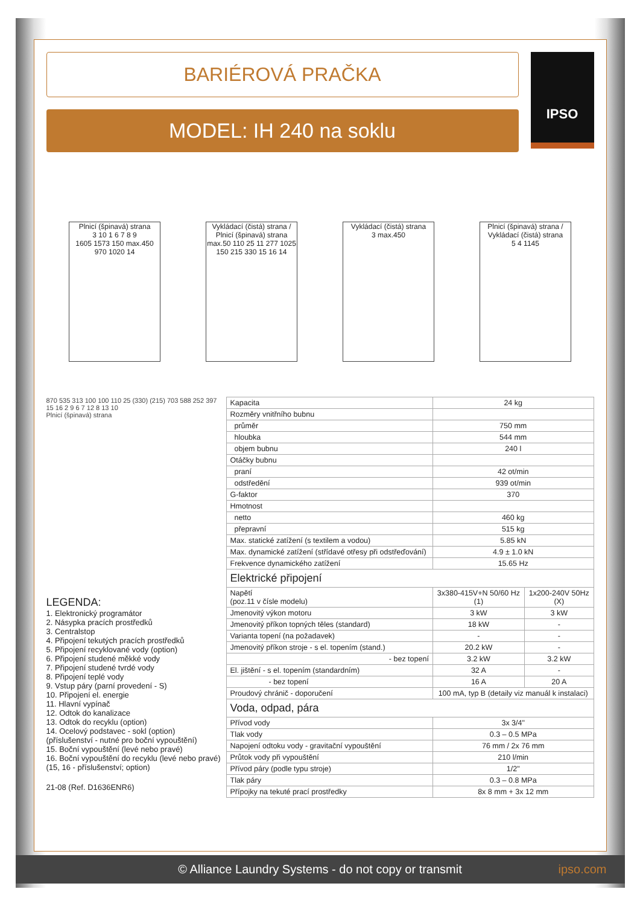BARIÉROVÁ PRAČKA
MODEL: IH 240 na soklu
IPSO
Plnicí (špinavá) strana
3 10 1 6 7 8 9
1605 1573 150 max.450 970 1020 14
Vykládací (čistá) strana / Plnicí (špinavá) strana
max.50 110 25 11 277 1025 150 215 330 15 16 14
Vykládací (čistá) strana
3 max.450
Plnicí (špinavá) strana / Vykládací (čistá) strana
5 4 1145
870 535 313 100 100 110 25 (330) (215) 703 588 252 397
15 16 2 9 6 7 12 8 13 10
Plnicí (špinavá) strana
LEGENDA:
1. Elektronický programátor
2. Násypka pracích prostředků
3. Centralstop
4. Připojení tekutých pracích prostředků
5. Připojení recyklované vody (option)
6. Připojení studené měkké vody
7. Připojení studené tvrdé vody
8. Připojení teplé vody
9. Vstup páry (parní provedení - S)
10. Připojení el. energie
11. Hlavní vypínač
12. Odtok do kanalizace
13. Odtok do recyklu (option)
14. Ocelový podstavec - sokl (option)
(příslušenství - nutné pro boční vypouštění)
15. Boční vypouštění (levé nebo pravé)
16. Boční vypouštění do recyklu (levé nebo pravé)
(15, 16 - příslušenství; option)
21-08 (Ref. D1636ENR6)
| Kapacita | 24 kg | |
| Rozměry vnitřního bubnu | | |
| průměr | 750 mm | |
| hloubka | 544 mm | |
| objem bubnu | 240 l | |
| Otáčky bubnu | | |
| praní | 42 ot/min | |
| odstředění | 939 ot/min | |
| G-faktor | 370 | |
| Hmotnost | | |
| netto | 460 kg | |
| přepravní | 515 kg | |
| Max. statické zatížení (s textilem a vodou) | 5.85 kN | |
| Max. dynamické zatížení (střídavé otřesy při odstřeďování) | 4.9 ± 1.0 kN | |
| Frekvence dynamického zatížení | 15.65 Hz | |
| Elektrické připojení | | |
| Napětí (poz.11 v čísle modelu) | 3x380-415V+N 50/60 Hz (1) | 1x200-240V 50Hz (X) |
| Jmenovitý výkon motoru | 3 kW | 3 kW |
| Jmenovitý příkon topných těles (standard) | 18 kW | - |
| Varianta topení (na požadavek) | - | - |
| Jmenovitý příkon stroje - s el. topením (stand.) | 20.2 kW | - |
| - bez topení | 3.2 kW | 3.2 kW |
| El. jištění - s el. topením (standardním) | 32 A | - |
| - bez topení | 16 A | 20 A |
| Proudový chránič - doporučení | 100 mA, typ B (detaily viz manuál k instalaci) | |
| Voda, odpad, pára | | |
| Přívod vody | 3x 3/4" | |
| Tlak vody | 0.3 – 0.5 MPa | |
| Napojení odtoku vody - gravitační vypouštění | 76 mm / 2x 76 mm | |
| Průtok vody při vypouštění | 210 l/min | |
| Přívod páry (podle typu stroje) | 1/2" | |
| Tlak páry | 0.3 – 0.8 MPa | |
| Přípojky na tekuté prací prostředky | 8x 8 mm + 3x 12 mm | |
© Alliance Laundry Systems - do not copy or transmit ipso.com